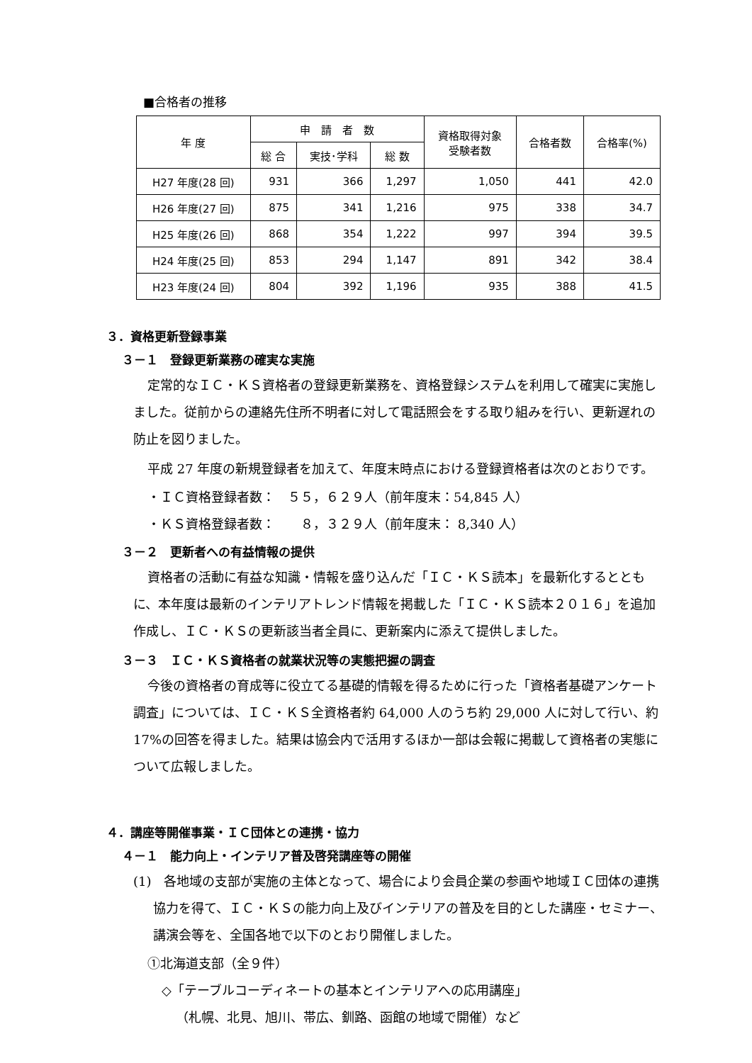■合格者の推移
| 年 度 | 申 請 者 数 | | | 資格取得対象 受験者数 | 合格者数 | 合格率(%) |
| --- | --- | --- | --- | --- | --- | --- |
| | 総 合 | 実技･学科 | 総 数 | | | |
| H27 年度(28 回) | 931 | 366 | 1,297 | 1,050 | 441 | 42.0 |
| H26 年度(27 回) | 875 | 341 | 1,216 | 975 | 338 | 34.7 |
| H25 年度(26 回) | 868 | 354 | 1,222 | 997 | 394 | 39.5 |
| H24 年度(25 回) | 853 | 294 | 1,147 | 891 | 342 | 38.4 |
| H23 年度(24 回) | 804 | 392 | 1,196 | 935 | 388 | 41.5 |
３．資格更新登録事業
３－１　登録更新業務の確実な実施
定常的なＩＣ・ＫＳ資格者の登録更新業務を、資格登録システムを利用して確実に実施しました。従前からの連絡先住所不明者に対して電話照会をする取り組みを行い、更新遅れの防止を図りました。
平成 27 年度の新規登録者を加えて、年度末時点における登録資格者は次のとおりです。
・ＩＣ資格登録者数：　５５，６２９人（前年度末：54,845 人）
・ＫＳ資格登録者数：　　８，３２９人（前年度末： 8,340 人）
３－２　更新者への有益情報の提供
資格者の活動に有益な知識・情報を盛り込んだ「ＩＣ・ＫＳ読本」を最新化するとともに、本年度は最新のインテリアトレンド情報を掲載した「ＩＣ・ＫＳ読本２０１６」を追加作成し、ＩＣ・ＫＳの更新該当者全員に、更新案内に添えて提供しました。
３－３　ＩＣ・ＫＳ資格者の就業状況等の実態把握の調査
今後の資格者の育成等に役立てる基礎的情報を得るために行った「資格者基礎アンケート調査」については、ＩＣ・ＫＳ全資格者約 64,000 人のうち約 29,000 人に対して行い、約 17%の回答を得ました。結果は協会内で活用するほか一部は会報に掲載して資格者の実態について広報しました。
４．講座等開催事業・ＩＣ団体との連携・協力
４－１　能力向上・インテリア普及啓発講座等の開催
(1)　各地域の支部が実施の主体となって、場合により会員企業の参画や地域ＩＣ団体の連携協力を得て、ＩＣ・ＫＳの能力向上及びインテリアの普及を目的とした講座・セミナー、講演会等を、全国各地で以下のとおり開催しました。
①北海道支部（全９件）
◇「テーブルコーディネートの基本とインテリアへの応用講座」
（札幌、北見、旭川、帯広、釧路、函館の地域で開催）など